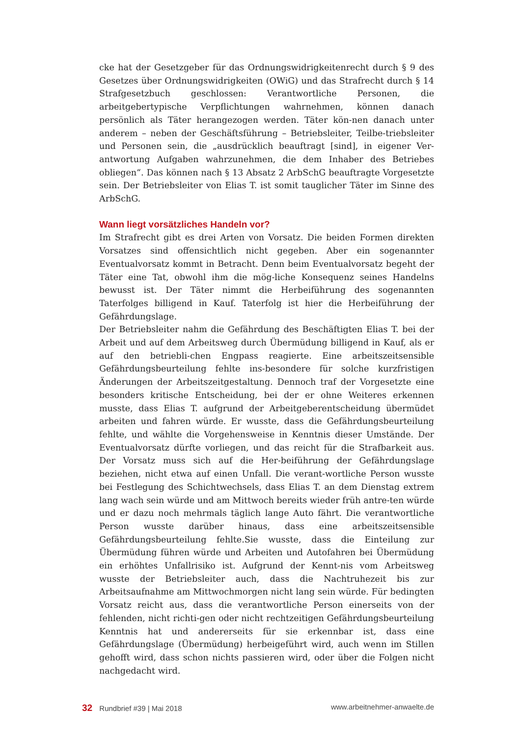cke hat der Gesetzgeber für das Ordnungswidrigkeitenrecht durch § 9 des Gesetzes über Ordnungswidrigkeiten (OWiG) und das Strafrecht durch § 14 Strafgesetzbuch geschlossen: Verantwortliche Personen, die arbeitgebertypische Verpflichtungen wahrnehmen, können danach persönlich als Täter herangezogen werden. Täter kön-nen danach unter anderem – neben der Geschäftsführung – Betriebsleiter, Teilbe-triebsleiter und Personen sein, die „ausdrücklich beauftragt [sind], in eigener Ver-antwortung Aufgaben wahrzunehmen, die dem Inhaber des Betriebes obliegen“. Das können nach § 13 Absatz 2 ArbSchG beauftragte Vorgesetzte sein. Der Betriebsleiter von Elias T. ist somit tauglicher Täter im Sinne des ArbSchG.
Wann liegt vorsätzliches Handeln vor?
Im Strafrecht gibt es drei Arten von Vorsatz. Die beiden Formen direkten Vorsatzes sind offensichtlich nicht gegeben. Aber ein sogenannter Eventualvorsatz kommt in Betracht. Denn beim Eventualvorsatz begeht der Täter eine Tat, obwohl ihm die mög-liche Konsequenz seines Handelns bewusst ist. Der Täter nimmt die Herbeiführung des sogenannten Taterfolges billigend in Kauf. Taterfolg ist hier die Herbeiführung der Gefährdungslage.
Der Betriebsleiter nahm die Gefährdung des Beschäftigten Elias T. bei der Arbeit und auf dem Arbeitsweg durch Übermüdung billigend in Kauf, als er auf den betriebli-chen Engpass reagierte. Eine arbeitszeitsensible Gefährdungsbeurteilung fehlte ins-besondere für solche kurzfristigen Änderungen der Arbeitszeitgestaltung. Dennoch traf der Vorgesetzte eine besonders kritische Entscheidung, bei der er ohne Weiteres erkennen musste, dass Elias T. aufgrund der Arbeitgeberentscheidung übermüdet arbeiten und fahren würde. Er wusste, dass die Gefährdungsbeurteilung fehlte, und wählte die Vorgehensweise in Kenntnis dieser Umstände. Der Eventualvorsatz dürfte vorliegen, und das reicht für die Strafbarkeit aus. Der Vorsatz muss sich auf die Her-beiführung der Gefährdungslage beziehen, nicht etwa auf einen Unfall. Die verant-wortliche Person wusste bei Festlegung des Schichtwechsels, dass Elias T. an dem Dienstag extrem lang wach sein würde und am Mittwoch bereits wieder früh antre-ten würde und er dazu noch mehrmals täglich lange Auto fährt. Die verantwortliche Person wusste darüber hinaus, dass eine arbeitszeitsensible Gefährdungsbeurteilung fehlte.Sie wusste, dass die Einteilung zur Übermüdung führen würde und Arbeiten und Autofahren bei Übermüdung ein erhöhtes Unfallrisiko ist. Aufgrund der Kennt-nis vom Arbeitsweg wusste der Betriebsleiter auch, dass die Nachtruhezeit bis zur Arbeitsaufnahme am Mittwochmorgen nicht lang sein würde. Für bedingten Vorsatz reicht aus, dass die verantwortliche Person einerseits von der fehlenden, nicht richti-gen oder nicht rechtzeitigen Gefährdungsbeurteilung Kenntnis hat und andererseits für sie erkennbar ist, dass eine Gefährdungslage (Übermüdung) herbeigeführt wird, auch wenn im Stillen gehofft wird, dass schon nichts passieren wird, oder über die Folgen nicht nachgedacht wird.
32 Rundbrief #39 | Mai 2018 www.arbeitnehmer-anwaelte.de